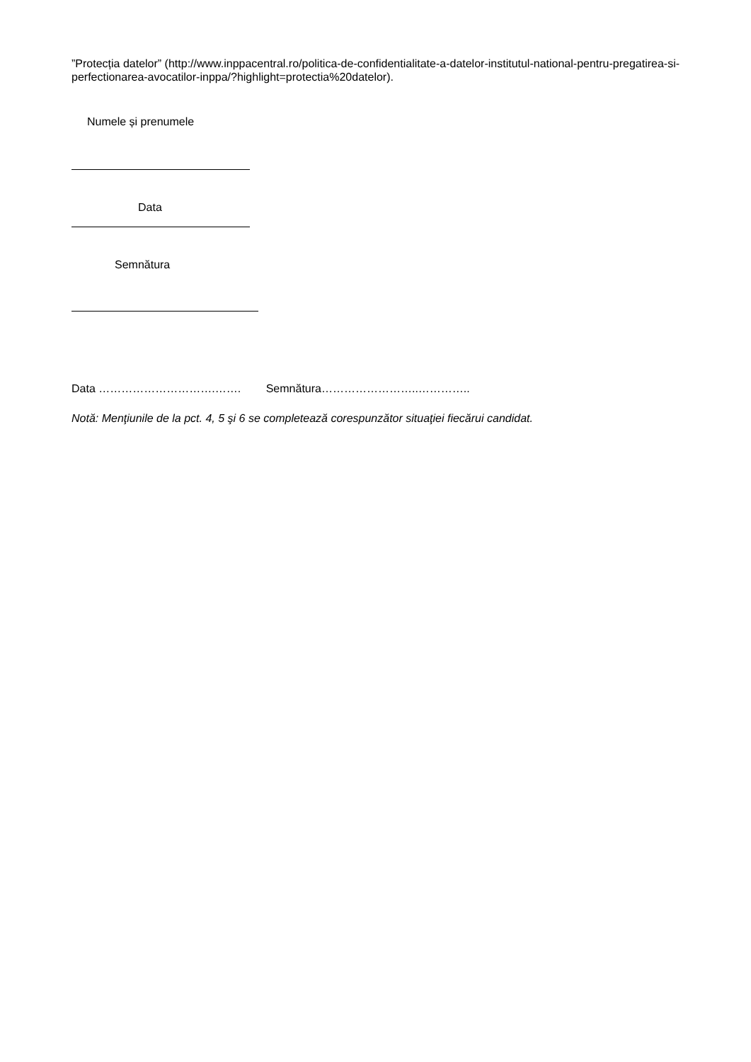”Protecția datelor” (http://www.inppacentral.ro/politica-de-confidentialitate-a-datelor-institutul-national-pentru-pregatirea-si-perfectionarea-avocatilor-inppa/?highlight=protectia%20datelor).
Numele și prenumele
Data
Semnătura
Data ………………………….……. Semnătura……………………..…………..
Notă: Menţiunile de la pct. 4, 5 şi 6 se completează corespunzător situaţiei fiecărui candidat.